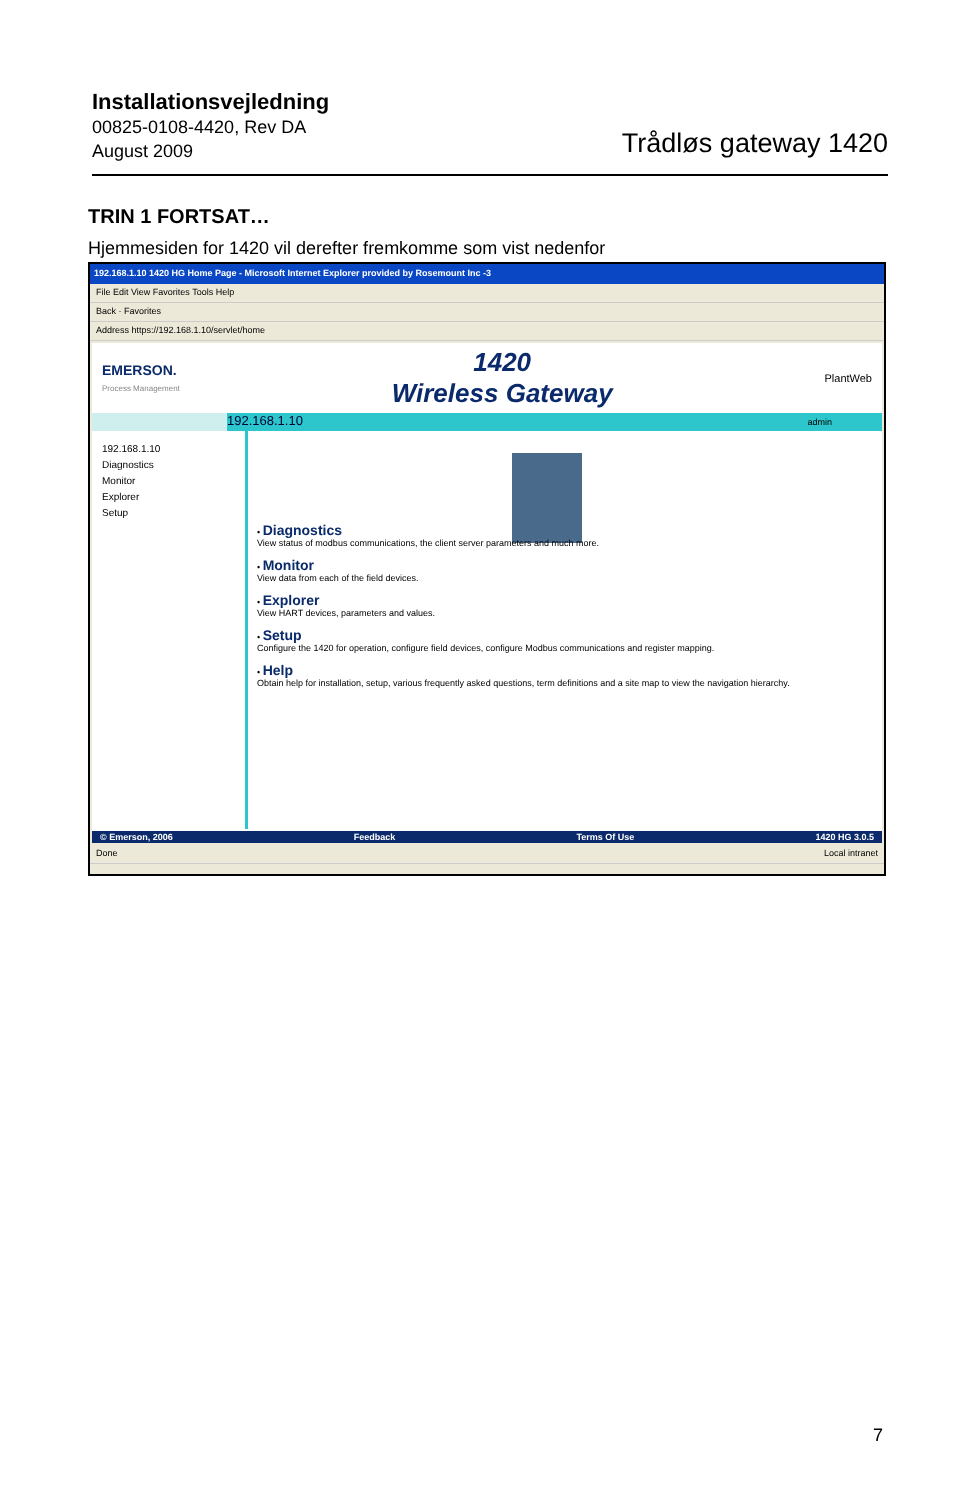Installationsvejledning
00825-0108-4420, Rev DA
August 2009
Trådløs gateway 1420
TRIN 1 FORTSAT…
Hjemmesiden for 1420 vil derefter fremkomme som vist nedenfor
192.168.1.10 1420 HG Home Page - Microsoft Internet Explorer provided by Rosemount Inc -3
File Edit View Favorites Tools Help
Back · Favorites
Address https://192.168.1.10/servlet/home
EMERSON.
Process Management
1420
Wireless Gateway
PlantWeb
192.168.1.10 admin
192.168.1.10
Diagnostics
Monitor
Explorer
Setup
• Diagnostics
View status of modbus communications, the client server parameters and much more.
• Monitor
View data from each of the field devices.
• Explorer
View HART devices, parameters and values.
• Setup
Configure the 1420 for operation, configure field devices, configure Modbus communications and register mapping.
• Help
Obtain help for installation, setup, various frequently asked questions, term definitions and a site map to view the navigation hierarchy.
© Emerson, 2006 Feedback Terms Of Use 1420 HG 3.0.5
Done Local intranet
7